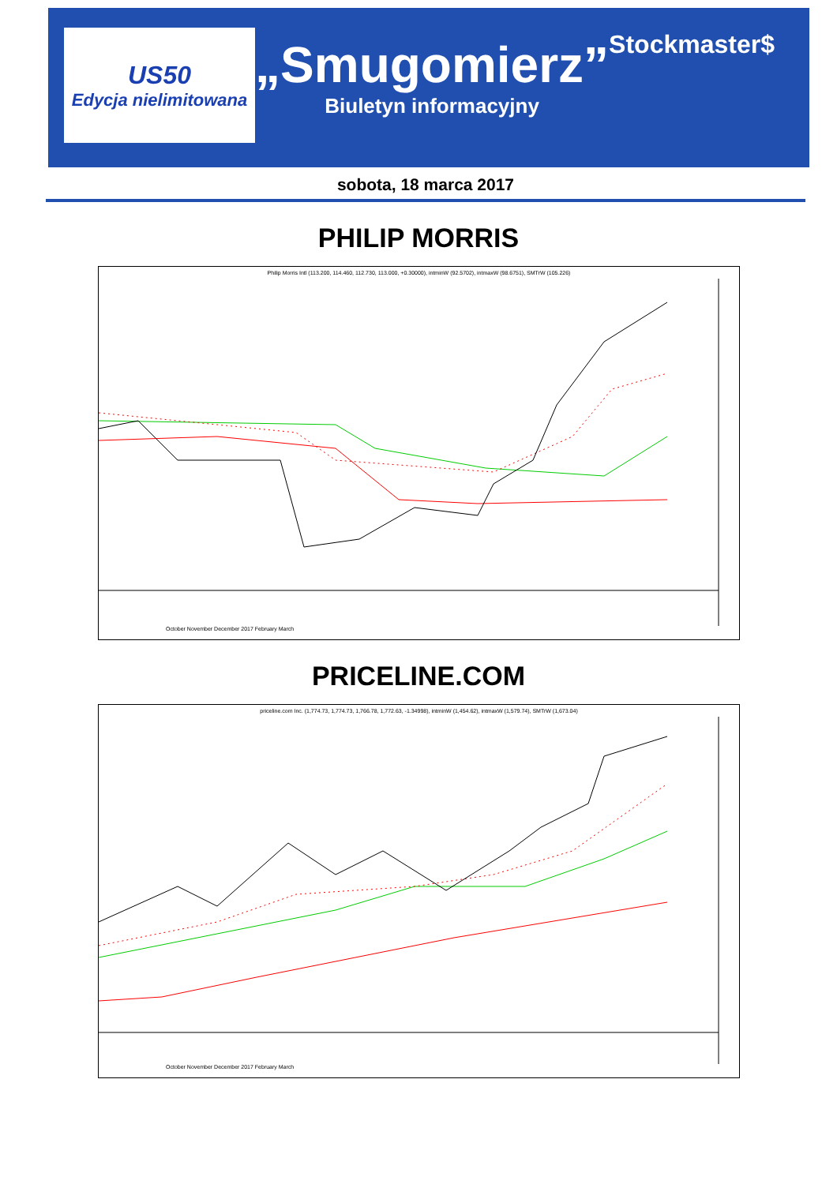US50
Edycja nielimitowana
„Smugomierz”
Biuletyn informacyjny
Stockmaster$
sobota, 18 marca 2017
PHILIP MORRIS
Philip Morris Intl (113.200, 114.460, 112.730, 113.000, +0.30000), intminW (92.5702), intmaxW (98.6751), SMTrW (105.226)
October November December 2017 February March
PRICELINE.COM
priceline.com Inc. (1,774.73, 1,774.73, 1,766.78, 1,772.63, -1.34998), intminW (1,454.62), intmaxW (1,579.74), SMTrW (1,673.04)
October November December 2017 February March